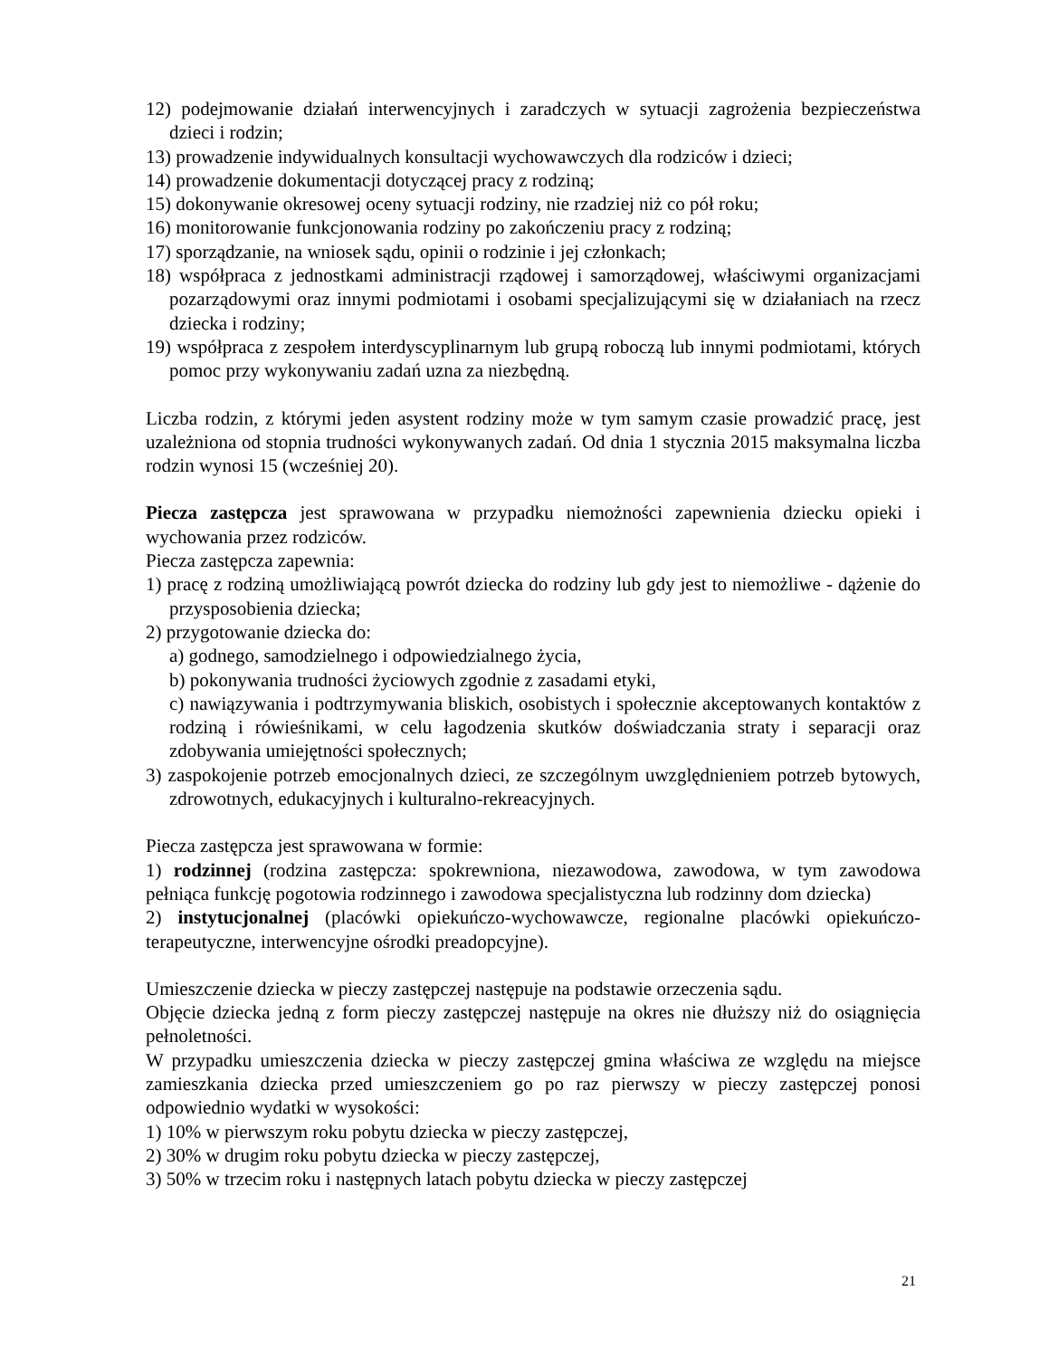12) podejmowanie działań interwencyjnych i zaradczych w sytuacji zagrożenia bezpieczeństwa dzieci i rodzin;
13) prowadzenie indywidualnych konsultacji wychowawczych dla rodziców i dzieci;
14) prowadzenie dokumentacji dotyczącej pracy z rodziną;
15) dokonywanie okresowej oceny sytuacji rodziny, nie rzadziej niż co pół roku;
16) monitorowanie funkcjonowania rodziny po zakończeniu pracy z rodziną;
17) sporządzanie, na wniosek sądu, opinii o rodzinie i jej członkach;
18) współpraca z jednostkami administracji rządowej i samorządowej, właściwymi organizacjami pozarządowymi oraz innymi podmiotami i osobami specjalizującymi się w działaniach na rzecz dziecka i rodziny;
19) współpraca z zespołem interdyscyplinarnym lub grupą roboczą lub innymi podmiotami, których pomoc przy wykonywaniu zadań uzna za niezbędną.
Liczba rodzin, z którymi jeden asystent rodziny może w tym samym czasie prowadzić pracę, jest uzależniona od stopnia trudności wykonywanych zadań. Od dnia 1 stycznia 2015 maksymalna liczba rodzin wynosi 15 (wcześniej 20).
Piecza zastępcza jest sprawowana w przypadku niemożności zapewnienia dziecku opieki i wychowania przez rodziców.
Piecza zastępcza zapewnia:
1) pracę z rodziną umożliwiającą powrót dziecka do rodziny lub gdy jest to niemożliwe - dążenie do przysposobienia dziecka;
2) przygotowanie dziecka do:
a) godnego, samodzielnego i odpowiedzialnego życia,
b) pokonywania trudności życiowych zgodnie z zasadami etyki,
c) nawiązywania i podtrzymywania bliskich, osobistych i społecznie akceptowanych kontaktów z rodziną i rówieśnikami, w celu łagodzenia skutków doświadczania straty i separacji oraz zdobywania umiejętności społecznych;
3) zaspokojenie potrzeb emocjonalnych dzieci, ze szczególnym uwzględnieniem potrzeb bytowych, zdrowotnych, edukacyjnych i kulturalno-rekreacyjnych.
Piecza zastępcza jest sprawowana w formie:
1) rodzinnej (rodzina zastępcza: spokrewniona, niezawodowa, zawodowa, w tym zawodowa pełniąca funkcję pogotowia rodzinnego i zawodowa specjalistyczna lub rodzinny dom dziecka)
2) instytucjonalnej (placówki opiekuńczo-wychowawcze, regionalne placówki opiekuńczo-terapeutyczne, interwencyjne ośrodki preadopcyjne).
Umieszczenie dziecka w pieczy zastępczej następuje na podstawie orzeczenia sądu.
Objęcie dziecka jedną z form pieczy zastępczej następuje na okres nie dłuższy niż do osiągnięcia pełnoletności.
W przypadku umieszczenia dziecka w pieczy zastępczej gmina właściwa ze względu na miejsce zamieszkania dziecka przed umieszczeniem go po raz pierwszy w pieczy zastępczej ponosi odpowiednio wydatki w wysokości:
1) 10% w pierwszym roku pobytu dziecka w pieczy zastępczej,
2) 30% w drugim roku pobytu dziecka w pieczy zastępczej,
3) 50% w trzecim roku i następnych latach pobytu dziecka w pieczy zastępczej
21